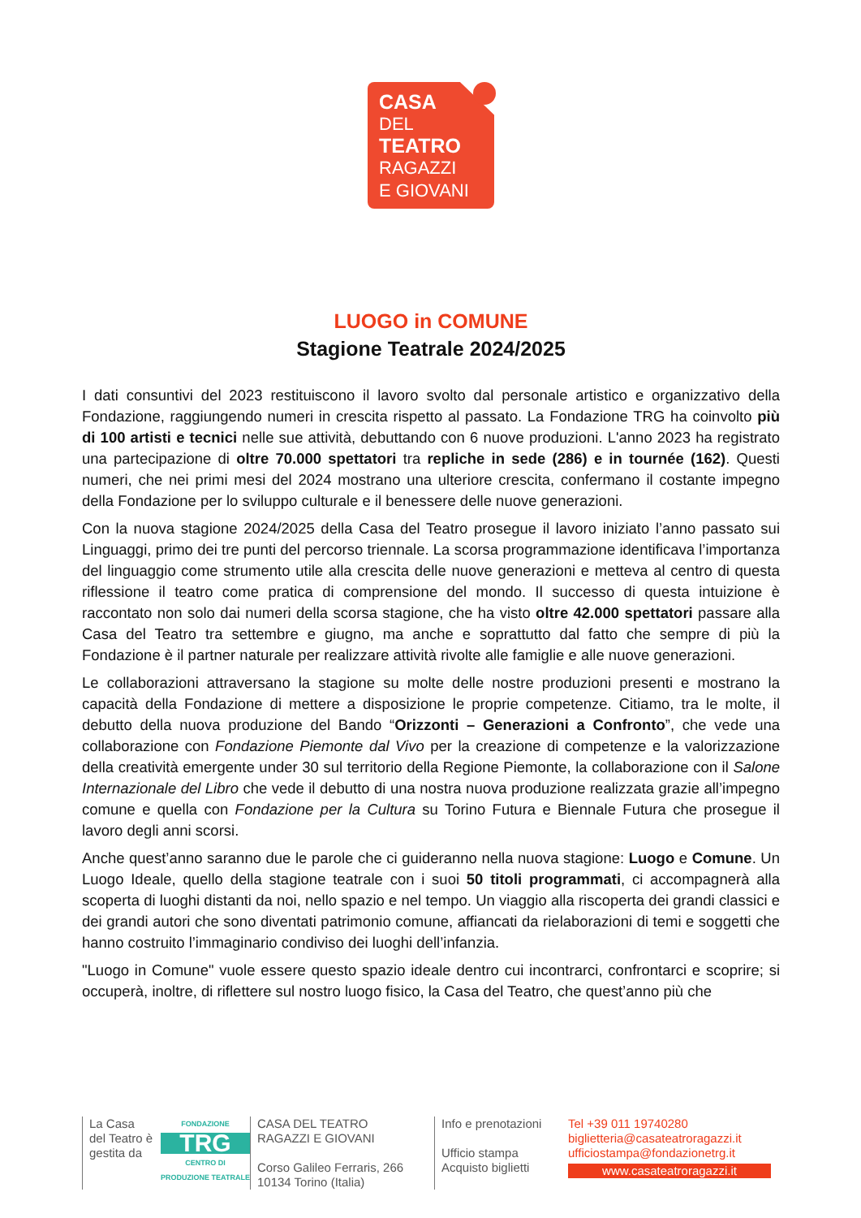CASA
DEL
TEATRO
RAGAZZI
E GIOVANI
LUOGO in COMUNE
Stagione Teatrale 2024/2025
I dati consuntivi del 2023 restituiscono il lavoro svolto dal personale artistico e organizzativo della Fondazione, raggiungendo numeri in crescita rispetto al passato. La Fondazione TRG ha coinvolto più di 100 artisti e tecnici nelle sue attività, debuttando con 6 nuove produzioni. L'anno 2023 ha registrato una partecipazione di oltre 70.000 spettatori tra repliche in sede (286) e in tournée (162). Questi numeri, che nei primi mesi del 2024 mostrano una ulteriore crescita, confermano il costante impegno della Fondazione per lo sviluppo culturale e il benessere delle nuove generazioni.
Con la nuova stagione 2024/2025 della Casa del Teatro prosegue il lavoro iniziato l’anno passato sui Linguaggi, primo dei tre punti del percorso triennale. La scorsa programmazione identificava l’importanza del linguaggio come strumento utile alla crescita delle nuove generazioni e metteva al centro di questa riflessione il teatro come pratica di comprensione del mondo. Il successo di questa intuizione è raccontato non solo dai numeri della scorsa stagione, che ha visto oltre 42.000 spettatori passare alla Casa del Teatro tra settembre e giugno, ma anche e soprattutto dal fatto che sempre di più la Fondazione è il partner naturale per realizzare attività rivolte alle famiglie e alle nuove generazioni.
Le collaborazioni attraversano la stagione su molte delle nostre produzioni presenti e mostrano la capacità della Fondazione di mettere a disposizione le proprie competenze. Citiamo, tra le molte, il debutto della nuova produzione del Bando “Orizzonti – Generazioni a Confronto”, che vede una collaborazione con Fondazione Piemonte dal Vivo per la creazione di competenze e la valorizzazione della creatività emergente under 30 sul territorio della Regione Piemonte, la collaborazione con il Salone Internazionale del Libro che vede il debutto di una nostra nuova produzione realizzata grazie all’impegno comune e quella con Fondazione per la Cultura su Torino Futura e Biennale Futura che prosegue il lavoro degli anni scorsi.
Anche quest’anno saranno due le parole che ci guideranno nella nuova stagione: Luogo e Comune. Un Luogo Ideale, quello della stagione teatrale con i suoi 50 titoli programmati, ci accompagnerà alla scoperta di luoghi distanti da noi, nello spazio e nel tempo. Un viaggio alla riscoperta dei grandi classici e dei grandi autori che sono diventati patrimonio comune, affiancati da rielaborazioni di temi e soggetti che hanno costruito l’immaginario condiviso dei luoghi dell’infanzia.
"Luogo in Comune" vuole essere questo spazio ideale dentro cui incontrarci, confrontarci e scoprire; si occuperà, inoltre, di riflettere sul nostro luogo fisico, la Casa del Teatro, che quest’anno più che
La Casa del Teatro è gestita da
FONDAZIONE
TRG
CENTRO DI PRODUZIONE TEATRALE
CASA DEL TEATRO
RAGAZZI E GIOVANI
Corso Galileo Ferraris, 266
10134 Torino (Italia)
Info e prenotazioni
Ufficio stampa
Acquisto biglietti
Tel +39 011 19740280
biglietteria@casateatroragazzi.it
ufficiostampa@fondazionetrg.it
www.casateatroragazzi.it